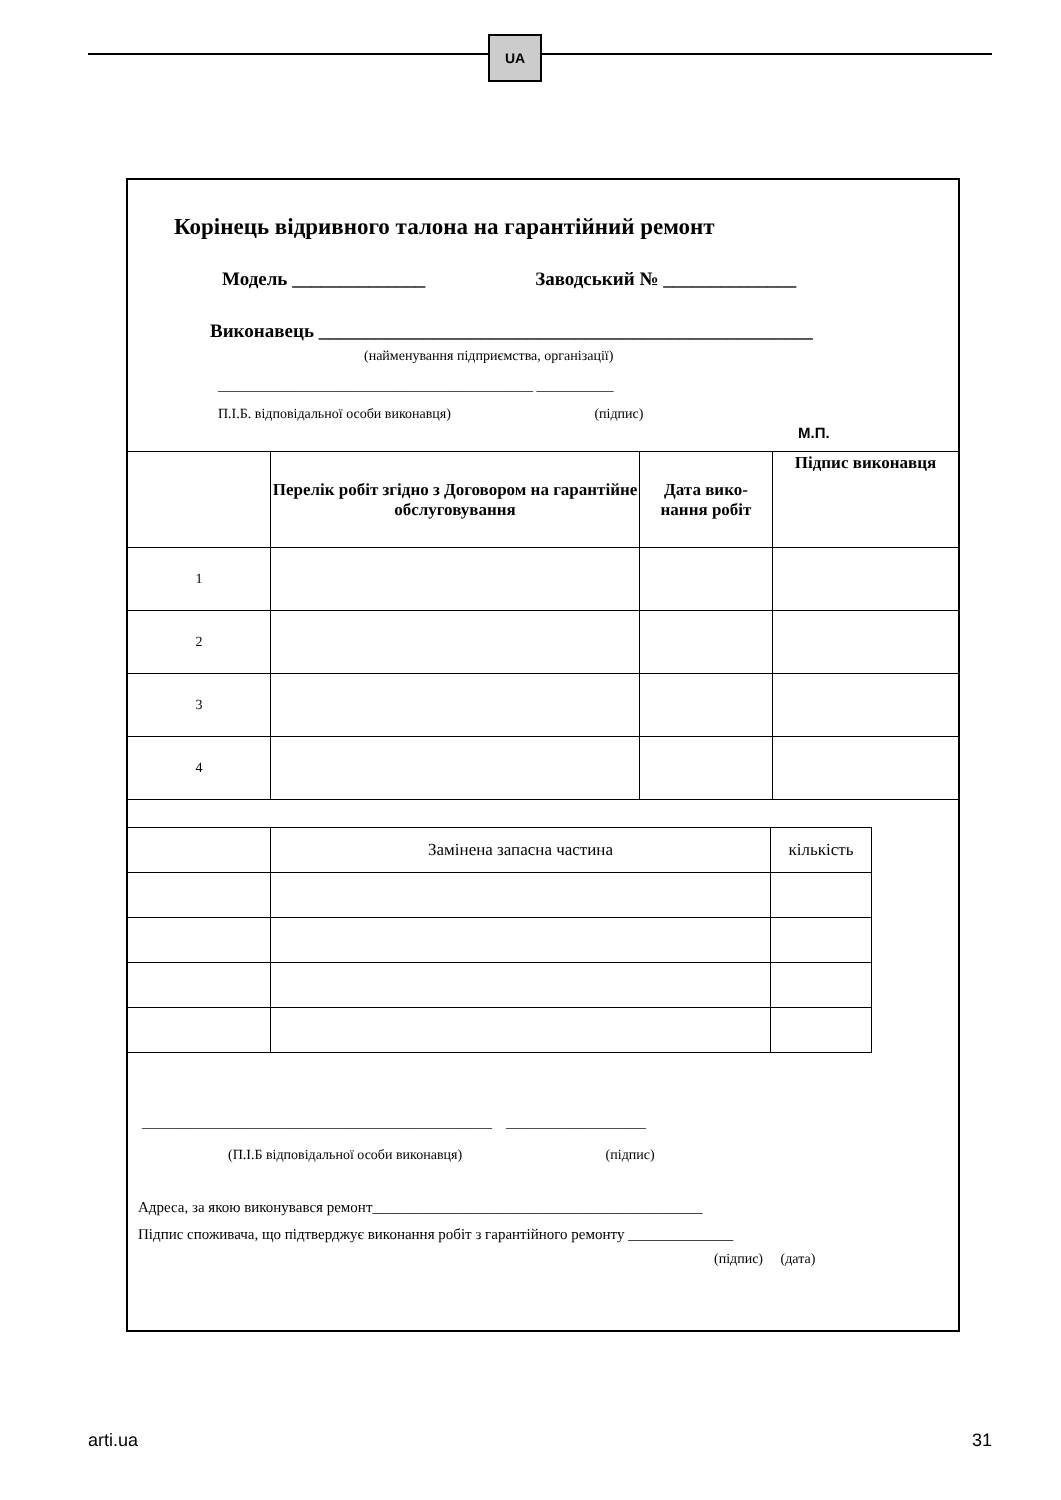UA
Корінець відривного талона на гарантійний ремонт
Модель ______________ Заводський № ______________
Виконавець ____________________________________________________
(найменування підприємства, організації)
_____________________________________________ ___________
П.І.Б. відповідальної особи виконавця) (підпис)
М.П.
| | Перелік робіт згідно з Договором на гарантійне обслуговування | Дата вико-нання робіт | Підпис виконавця |
| 1 | | | |
| 2 | | | |
| 3 | | | |
| 4 | | | |
| | Замінена запасна частина | кількість |
__________________________________________________ ____________________
(П.І.Б відповідальної особи виконавця) (підпис)
Адреса, за якою виконувався ремонт____________________________________________
Підпис споживача, що підтверджує виконання робіт з гарантійного ремонту ______________
(підпис) (дата)
arti.ua 31